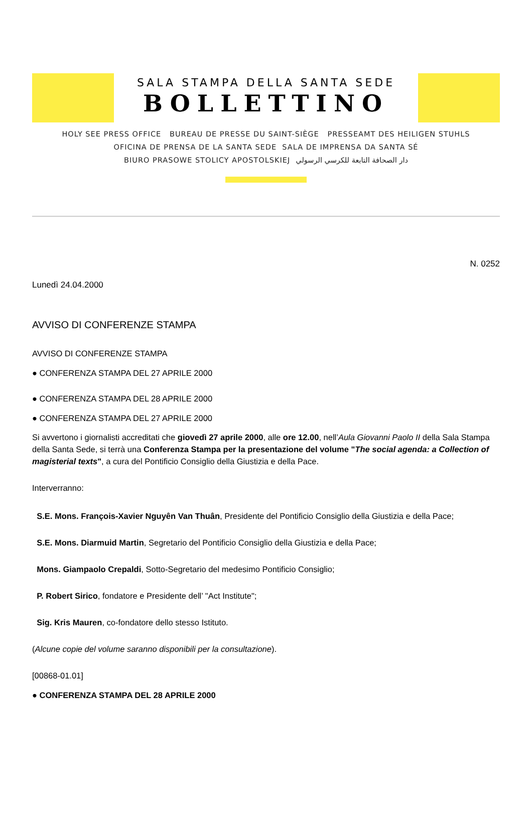SALA STAMPA DELLA SANTA SEDE
BOLLETTINO
HOLY SEE PRESS OFFICE BUREAU DE PRESSE DU SAINT-SIÈGE PRESSEAMT DES HEILIGEN STUHLS
OFICINA DE PRENSA DE LA SANTA SEDE SALA DE IMPRENSA DA SANTA SÉ
BIURO PRASOWE STOLICY APOSTOLSKIEJ دار الصحافة التابعة للكرسي الرسولي
N. 0252
Lunedì 24.04.2000
AVVISO DI CONFERENZE STAMPA
AVVISO DI CONFERENZE STAMPA
● CONFERENZA STAMPA DEL 27 APRILE 2000
● CONFERENZA STAMPA DEL 28 APRILE 2000
● CONFERENZA STAMPA DEL 27 APRILE 2000
Si avvertono i giornalisti accreditati che giovedì 27 aprile 2000, alle ore 12.00, nell’Aula Giovanni Paolo II della Sala Stampa della Santa Sede, si terrà una Conferenza Stampa per la presentazione del volume "The social agenda: a Collection of magisterial texts", a cura del Pontificio Consiglio della Giustizia e della Pace.
Interverranno:
S.E. Mons. François-Xavier Nguyên Van Thuân, Presidente del Pontificio Consiglio della Giustizia e della Pace;
S.E. Mons. Diarmuid Martin, Segretario del Pontificio Consiglio della Giustizia e della Pace;
Mons. Giampaolo Crepaldi, Sotto-Segretario del medesimo Pontificio Consiglio;
P. Robert Sirico, fondatore e Presidente dell’ "Act Institute";
Sig. Kris Mauren, co-fondatore dello stesso Istituto.
(Alcune copie del volume saranno disponibili per la consultazione).
[00868-01.01]
● CONFERENZA STAMPA DEL 28 APRILE 2000